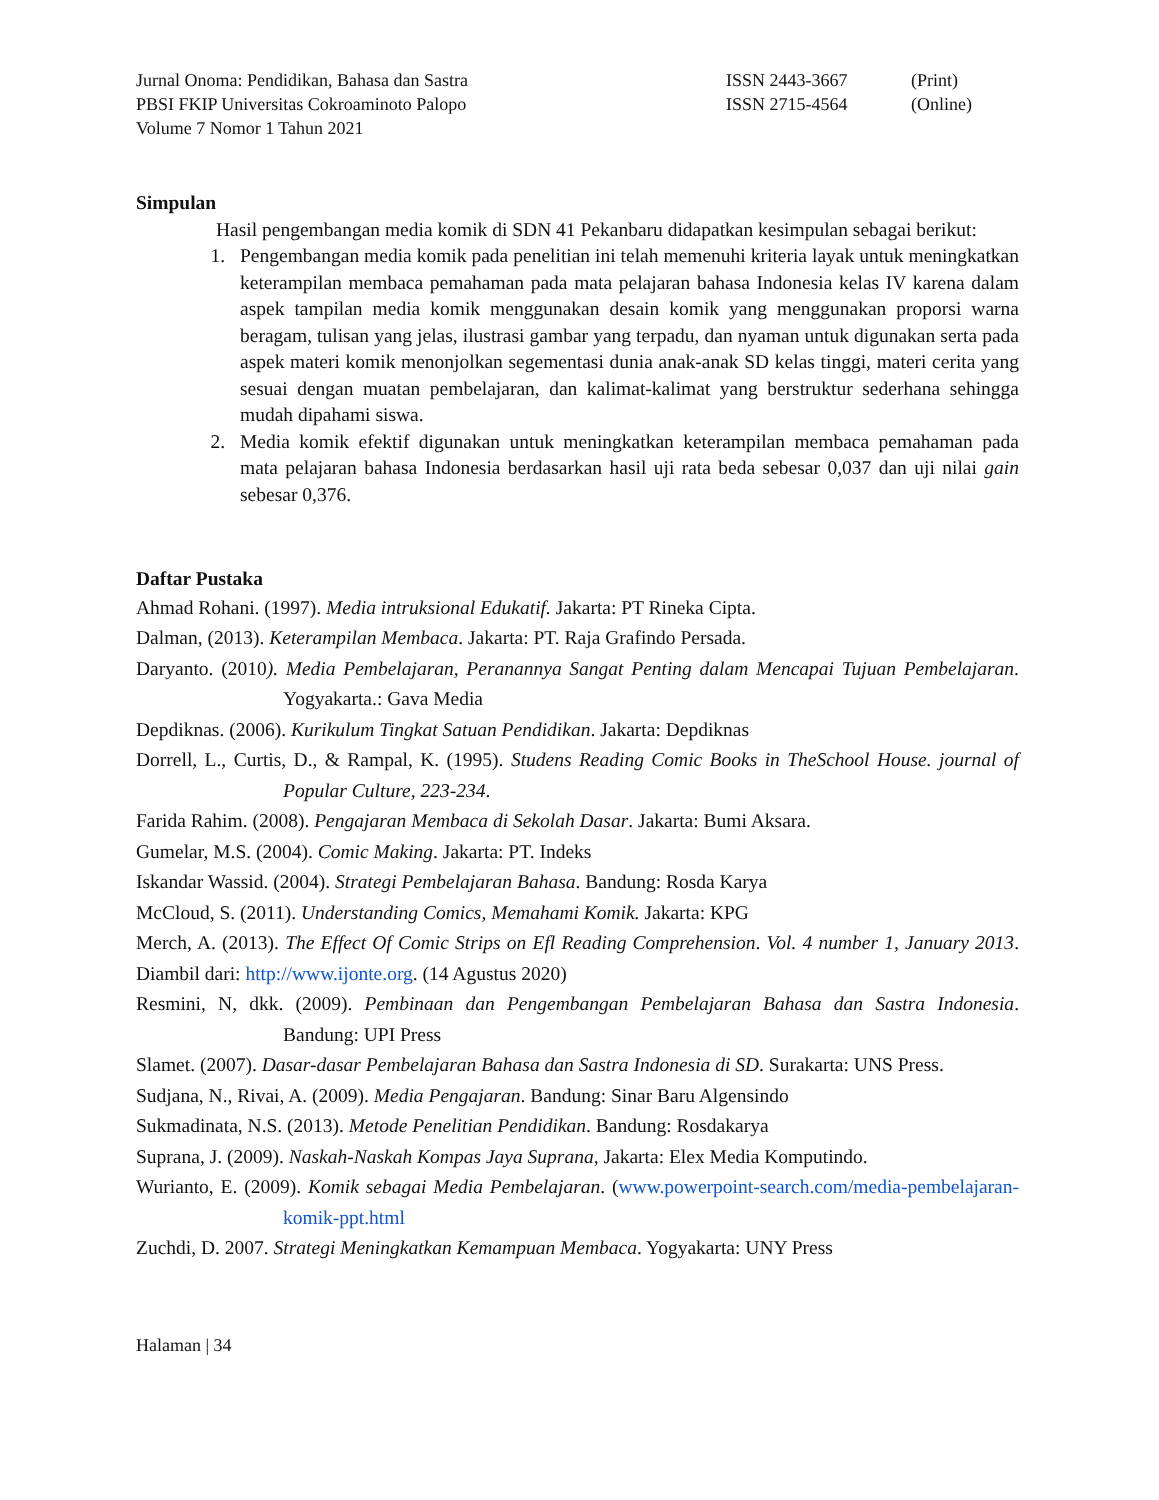Jurnal Onoma: Pendidikan, Bahasa dan Sastra
PBSI FKIP Universitas Cokroaminoto Palopo
Volume 7 Nomor 1 Tahun 2021
ISSN 2443-3667
ISSN 2715-4564
(Print)
(Online)
Simpulan
Hasil pengembangan media komik di SDN 41 Pekanbaru didapatkan kesimpulan sebagai berikut:
1. Pengembangan media komik pada penelitian ini telah memenuhi kriteria layak untuk meningkatkan keterampilan membaca pemahaman pada mata pelajaran bahasa Indonesia kelas IV karena dalam aspek tampilan media komik menggunakan desain komik yang menggunakan proporsi warna beragam, tulisan yang jelas, ilustrasi gambar yang terpadu, dan nyaman untuk digunakan serta pada aspek materi komik menonjolkan segementasi dunia anak-anak SD kelas tinggi, materi cerita yang sesuai dengan muatan pembelajaran, dan kalimat-kalimat yang berstruktur sederhana sehingga mudah dipahami siswa.
2. Media komik efektif digunakan untuk meningkatkan keterampilan membaca pemahaman pada mata pelajaran bahasa Indonesia berdasarkan hasil uji rata beda sebesar 0,037 dan uji nilai gain sebesar 0,376.
Daftar Pustaka
Ahmad Rohani. (1997). Media intruksional Edukatif. Jakarta: PT Rineka Cipta.
Dalman, (2013). Keterampilan Membaca. Jakarta: PT. Raja Grafindo Persada.
Daryanto. (2010). Media Pembelajaran, Peranannya Sangat Penting dalam Mencapai Tujuan Pembelajaran. Yogyakarta.: Gava Media
Depdiknas. (2006). Kurikulum Tingkat Satuan Pendidikan. Jakarta: Depdiknas
Dorrell, L., Curtis, D., & Rampal, K. (1995). Studens Reading Comic Books in TheSchool House. journal of Popular Culture, 223-234.
Farida Rahim. (2008). Pengajaran Membaca di Sekolah Dasar. Jakarta: Bumi Aksara.
Gumelar, M.S. (2004). Comic Making. Jakarta: PT. Indeks
Iskandar Wassid. (2004). Strategi Pembelajaran Bahasa. Bandung: Rosda Karya
McCloud, S. (2011). Understanding Comics, Memahami Komik. Jakarta: KPG
Merch, A. (2013). The Effect Of Comic Strips on Efl Reading Comprehension. Vol. 4 number 1, January 2013. Diambil dari: http://www.ijonte.org. (14 Agustus 2020)
Resmini, N, dkk. (2009). Pembinaan dan Pengembangan Pembelajaran Bahasa dan Sastra Indonesia. Bandung: UPI Press
Slamet. (2007). Dasar-dasar Pembelajaran Bahasa dan Sastra Indonesia di SD. Surakarta: UNS Press.
Sudjana, N., Rivai, A. (2009). Media Pengajaran. Bandung: Sinar Baru Algensindo
Sukmadinata, N.S. (2013). Metode Penelitian Pendidikan. Bandung: Rosdakarya
Suprana, J. (2009). Naskah-Naskah Kompas Jaya Suprana, Jakarta: Elex Media Komputindo.
Wurianto, E. (2009). Komik sebagai Media Pembelajaran. (www.powerpoint-search.com/media-pembelajaran-komik-ppt.html
Zuchdi, D. 2007. Strategi Meningkatkan Kemampuan Membaca. Yogyakarta: UNY Press
Halaman | 34